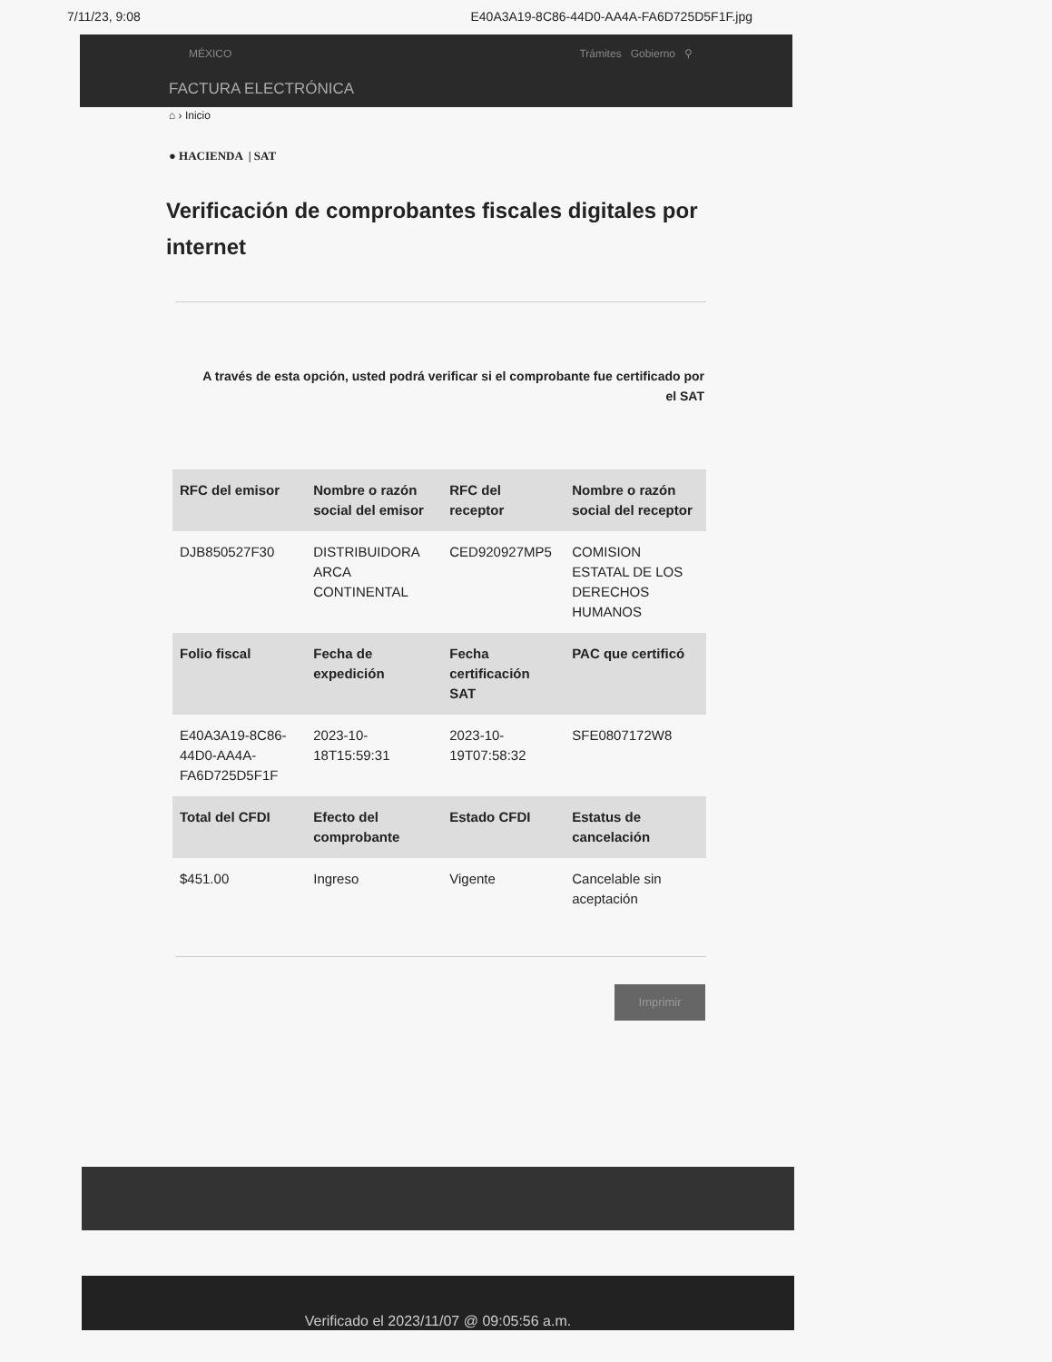7/11/23, 9:08 E40A3A19-8C86-44D0-AA4A-FA6D725D5F1F.jpg
MÉXICO Trámites Gobierno ⚲
FACTURA ELECTRÓNICA
⌂ › Inicio
● HACIENDA | SAT
Verificación de comprobantes fiscales digitales por internet
A través de esta opción, usted podrá verificar si el comprobante fue certificado por el SAT
| RFC del emisor | Nombre o razón social del emisor | RFC del receptor | Nombre o razón social del receptor |
| --- | --- | --- | --- |
| DJB850527F30 | DISTRIBUIDORA ARCA CONTINENTAL | CED920927MP5 | COMISION ESTATAL DE LOS DERECHOS HUMANOS |
| Folio fiscal | Fecha de expedición | Fecha certificación SAT | PAC que certificó |
| E40A3A19-8C86-44D0-AA4A-FA6D725D5F1F | 2023-10-18T15:59:31 | 2023-10-19T07:58:32 | SFE0807172W8 |
| Total del CFDI | Efecto del comprobante | Estado CFDI | Estatus de cancelación |
| $451.00 | Ingreso | Vigente | Cancelable sin aceptación |
Imprimir
Verificado el 2023/11/07 @ 09:05:56 a.m.